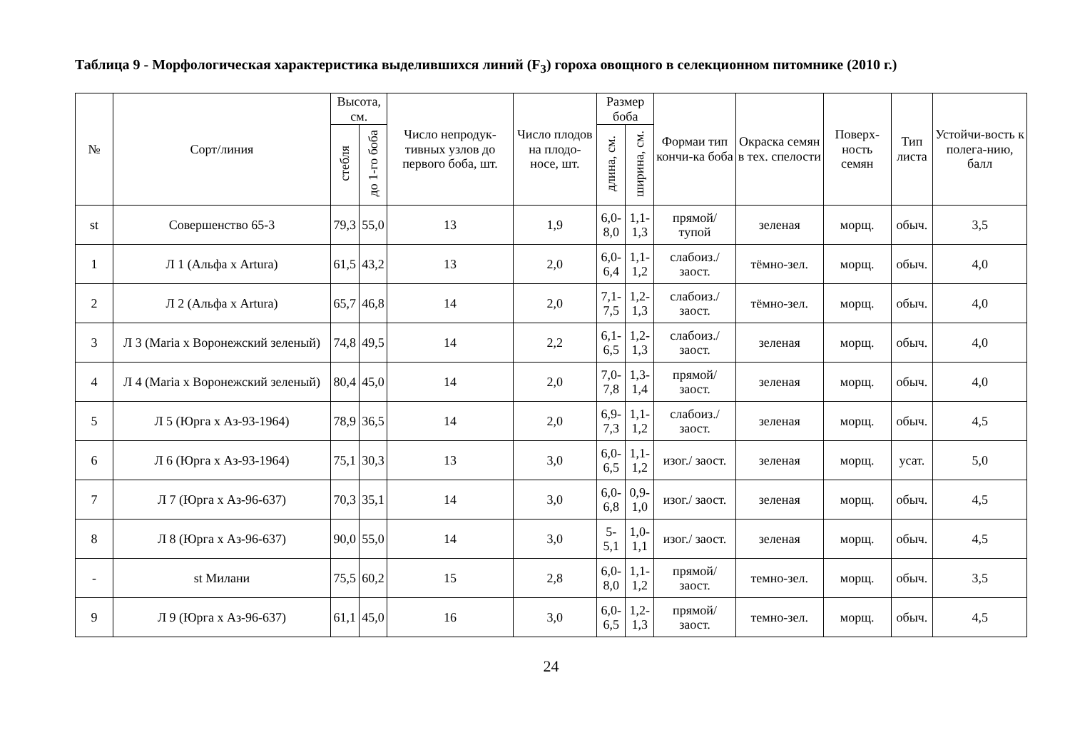Таблица 9 - Морфологическая характеристика выделившихся линий (F<sub>3</sub>) гороха овощного в селекционном питомнике (2010 г.)
| № | Сорт/линия | Высота, см. | | Число непродук-тивных узлов до первого боба, шт. | Число плодов на плодо-носе, шт. | Размер боба | | Формаи тип кончи-ка боба | Окраска семян в тех. спелости | Поверх-ность семян | Тип листа | Устойчи-вость к полега-нию, балл |
| --- | --- | --- | --- | --- | --- | --- | --- | --- | --- | --- | --- | --- |
| | | стебля | до 1-го боба | | | длина, см. | ширина, см. | | | | | |
| st | Совершенство 65-3 | 79,3 | 55,0 | 13 | 1,9 | 6,0-8,0 | 1,1-1,3 | прямой/ тупой | зеленая | морщ. | обыч. | 3,5 |
| 1 | Л 1 (Альфа х Artura) | 61,5 | 43,2 | 13 | 2,0 | 6,0-6,4 | 1,1-1,2 | слабоиз./ заост. | тёмно-зел. | морщ. | обыч. | 4,0 |
| 2 | Л 2 (Альфа х Artura) | 65,7 | 46,8 | 14 | 2,0 | 7,1-7,5 | 1,2-1,3 | слабоиз./ заост. | тёмно-зел. | морщ. | обыч. | 4,0 |
| 3 | Л 3 (Maria х Воронежский зеленый) | 74,8 | 49,5 | 14 | 2,2 | 6,1-6,5 | 1,2-1,3 | слабоиз./ заост. | зеленая | морщ. | обыч. | 4,0 |
| 4 | Л 4 (Maria х Воронежский зеленый) | 80,4 | 45,0 | 14 | 2,0 | 7,0-7,8 | 1,3-1,4 | прямой/ заост. | зеленая | морщ. | обыч. | 4,0 |
| 5 | Л 5 (Юрга х Аз-93-1964) | 78,9 | 36,5 | 14 | 2,0 | 6,9-7,3 | 1,1-1,2 | слабоиз./ заост. | зеленая | морщ. | обыч. | 4,5 |
| 6 | Л 6 (Юрга х Аз-93-1964) | 75,1 | 30,3 | 13 | 3,0 | 6,0-6,5 | 1,1-1,2 | изог./ заост. | зеленая | морщ. | усат. | 5,0 |
| 7 | Л 7 (Юрга х Аз-96-637) | 70,3 | 35,1 | 14 | 3,0 | 6,0-6,8 | 0,9-1,0 | изог./ заост. | зеленая | морщ. | обыч. | 4,5 |
| 8 | Л 8 (Юрга х Аз-96-637) | 90,0 | 55,0 | 14 | 3,0 | 5-5,1 | 1,0-1,1 | изог./ заост. | зеленая | морщ. | обыч. | 4,5 |
| - | st Милани | 75,5 | 60,2 | 15 | 2,8 | 6,0-8,0 | 1,1-1,2 | прямой/ заост. | темно-зел. | морщ. | обыч. | 3,5 |
| 9 | Л 9 (Юрга х Аз-96-637) | 61,1 | 45,0 | 16 | 3,0 | 6,0-6,5 | 1,2-1,3 | прямой/ заост. | темно-зел. | морщ. | обыч. | 4,5 |
24